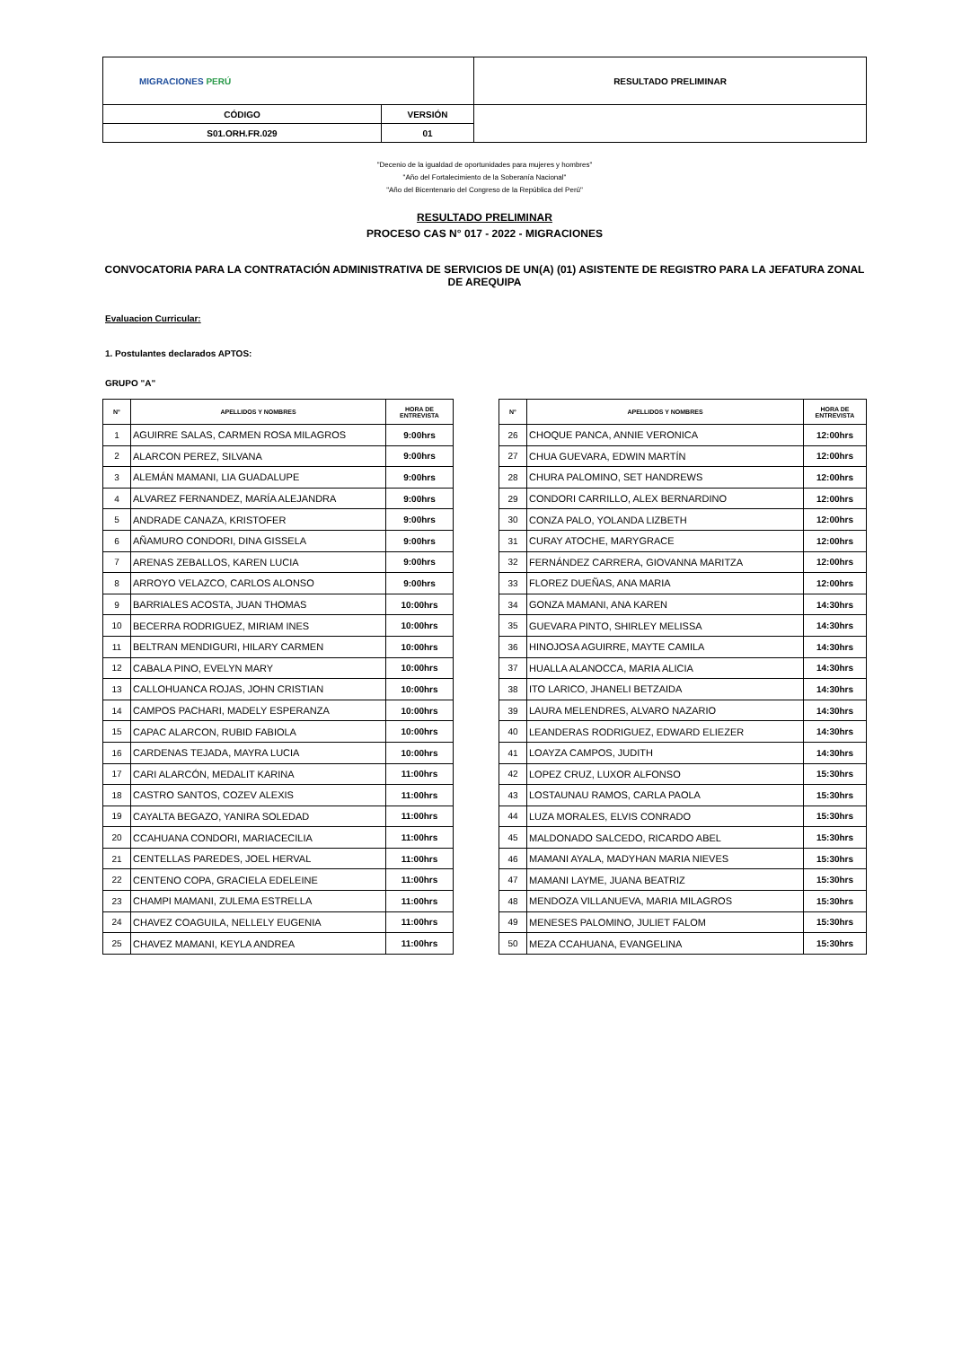| MIGRACIONES PERÚ | | RESULTADO PRELIMINAR |
| CÓDIGO | VERSIÓN | |
| S01.ORH.FR.029 | 01 | |
"Decenio de la igualdad de oportunidades para mujeres y hombres"
"Año del Fortalecimiento de la Soberanía Nacional"
"Año del Bicentenario del Congreso de la República del Perú"
RESULTADO PRELIMINAR
PROCESO CAS N° 017 - 2022 - MIGRACIONES
CONVOCATORIA PARA LA CONTRATACIÓN ADMINISTRATIVA DE SERVICIOS DE UN(A) (01) ASISTENTE DE REGISTRO PARA LA JEFATURA ZONAL DE AREQUIPA
Evaluacion Curricular:
1. Postulantes declarados APTOS:
GRUPO "A"
| N° | APELLIDOS Y NOMBRES | HORA DE ENTREVISTA |
| --- | --- | --- |
| 1 | AGUIRRE SALAS, CARMEN ROSA MILAGROS | 9:00hrs |
| 2 | ALARCON PEREZ, SILVANA | 9:00hrs |
| 3 | ALEMÁN MAMANI, LIA GUADALUPE | 9:00hrs |
| 4 | ALVAREZ FERNANDEZ, MARÍA ALEJANDRA | 9:00hrs |
| 5 | ANDRADE CANAZA, KRISTOFER | 9:00hrs |
| 6 | AÑAMURO CONDORI, DINA GISSELA | 9:00hrs |
| 7 | ARENAS ZEBALLOS, KAREN LUCIA | 9:00hrs |
| 8 | ARROYO VELAZCO, CARLOS ALONSO | 9:00hrs |
| 9 | BARRIALES ACOSTA, JUAN THOMAS | 10:00hrs |
| 10 | BECERRA RODRIGUEZ, MIRIAM INES | 10:00hrs |
| 11 | BELTRAN MENDIGURI, HILARY CARMEN | 10:00hrs |
| 12 | CABALA PINO, EVELYN MARY | 10:00hrs |
| 13 | CALLOHUANCA ROJAS, JOHN CRISTIAN | 10:00hrs |
| 14 | CAMPOS PACHARI, MADELY ESPERANZA | 10:00hrs |
| 15 | CAPAC ALARCON, RUBID FABIOLA | 10:00hrs |
| 16 | CARDENAS TEJADA, MAYRA LUCIA | 10:00hrs |
| 17 | CARI ALARCÓN, MEDALIT KARINA | 11:00hrs |
| 18 | CASTRO SANTOS, COZEV ALEXIS | 11:00hrs |
| 19 | CAYALTA BEGAZO, YANIRA SOLEDAD | 11:00hrs |
| 20 | CCAHUANA CONDORI, MARIACECILIA | 11:00hrs |
| 21 | CENTELLAS PAREDES, JOEL HERVAL | 11:00hrs |
| 22 | CENTENO COPA, GRACIELA EDELEINE | 11:00hrs |
| 23 | CHAMPI MAMANI, ZULEMA ESTRELLA | 11:00hrs |
| 24 | CHAVEZ COAGUILA, NELLELY EUGENIA | 11:00hrs |
| 25 | CHAVEZ MAMANI, KEYLA ANDREA | 11:00hrs |
| N° | APELLIDOS Y NOMBRES | HORA DE ENTREVISTA |
| --- | --- | --- |
| 26 | CHOQUE PANCA, ANNIE VERONICA | 12:00hrs |
| 27 | CHUA GUEVARA, EDWIN MARTÍN | 12:00hrs |
| 28 | CHURA PALOMINO, SET HANDREWS | 12:00hrs |
| 29 | CONDORI CARRILLO, ALEX BERNARDINO | 12:00hrs |
| 30 | CONZA PALO, YOLANDA LIZBETH | 12:00hrs |
| 31 | CURAY ATOCHE, MARYGRACE | 12:00hrs |
| 32 | FERNÁNDEZ CARRERA, GIOVANNA MARITZA | 12:00hrs |
| 33 | FLOREZ DUEÑAS, ANA MARIA | 12:00hrs |
| 34 | GONZA MAMANI, ANA KAREN | 14:30hrs |
| 35 | GUEVARA PINTO, SHIRLEY MELISSA | 14:30hrs |
| 36 | HINOJOSA AGUIRRE, MAYTE CAMILA | 14:30hrs |
| 37 | HUALLA ALANOCCA, MARIA ALICIA | 14:30hrs |
| 38 | ITO LARICO, JHANELI BETZAIDA | 14:30hrs |
| 39 | LAURA MELENDRES, ALVARO NAZARIO | 14:30hrs |
| 40 | LEANDERAS RODRIGUEZ, EDWARD ELIEZER | 14:30hrs |
| 41 | LOAYZA CAMPOS, JUDITH | 14:30hrs |
| 42 | LOPEZ CRUZ, LUXOR ALFONSO | 15:30hrs |
| 43 | LOSTAUNAU RAMOS, CARLA PAOLA | 15:30hrs |
| 44 | LUZA MORALES, ELVIS CONRADO | 15:30hrs |
| 45 | MALDONADO SALCEDO, RICARDO ABEL | 15:30hrs |
| 46 | MAMANI AYALA, MADYHAN MARIA NIEVES | 15:30hrs |
| 47 | MAMANI LAYME, JUANA BEATRIZ | 15:30hrs |
| 48 | MENDOZA VILLANUEVA, MARIA MILAGROS | 15:30hrs |
| 49 | MENESES PALOMINO, JULIET FALOM | 15:30hrs |
| 50 | MEZA CCAHUANA, EVANGELINA | 15:30hrs |